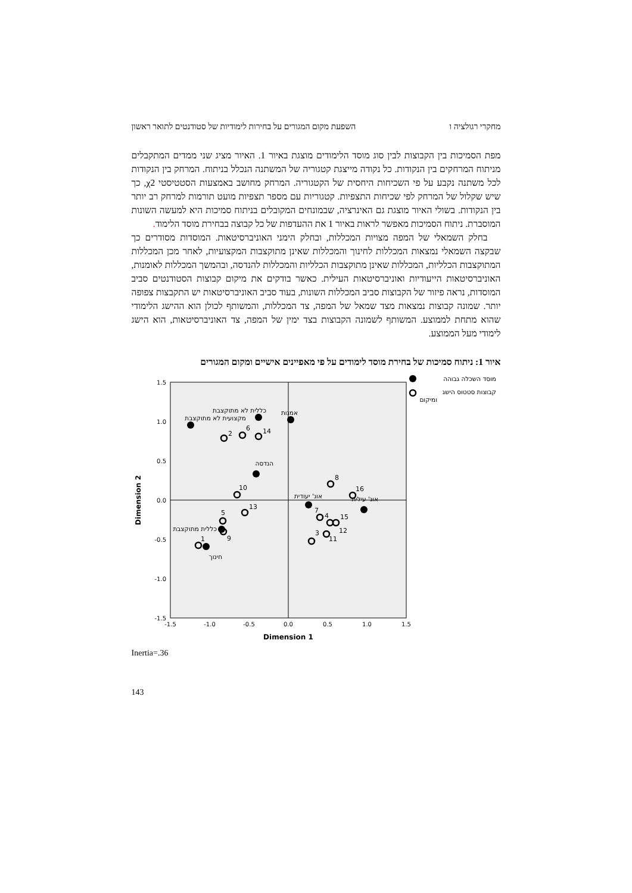מחקרי רגולציה ו השפעת מקום המגורים על בחירות לימודיות של סטודנטים לתואר ראשון
מפת הסמיכות בין הקבוצות לבין סוג מוסד הלימודים מוצגת באיור 1. האיור מציג שני ממדים המתקבלים מניתוח המרחקים בין הנקודות. כל נקודה מייצגת קטגוריה של המשתנה הנכלל בניתוח. המרחק בין הנקודות לכל משתנה נקבע על פי השכיחות היחסית של הקטגוריה. המרחק מחושב באמצעות הסטטיסטי χ2, כך שיש שקלול של המרחק לפי שכיחות התצפיות. קטגוריות עם מספר תצפיות מועט תורמות למרחק רב יותר בין הנקודות. בשולי האיור מוצגת גם האינרציה, שבמונחים המקובלים בניתוח סמיכות היא למעשה השונות המוסברת. ניתוח הסמיכות מאפשר לראות באיור 1 את ההעדפות של כל קבוצה בבחירת מוסד הלימוד.
בחלק השמאלי של המפה מצויות המכללות, ובחלק הימני האוניברסיטאות. המוסדות מסודרים כך שבקצה השמאלי נמצאות המכללות לחינוך והמכללות שאינן מתוקצבות המקצועיות, לאחר מכן המכללות המתוקצבות הכלליות, המכללות שאינן מתוקצבות הכלליות והמכללות להנדסה, ובהמשך המכללות לאומנות, האוניברסיטאות הייעודיות ואוניברסיטאות העילית. כאשר בודקים את מיקום קבוצות הסטודנטים סביב המוסדות, נראה פיזור של הקבוצות סביב המכללות השונות, בעוד סביב האוניברסיטאות יש התקבצות צפופה יותר. שמונה קבוצות נמצאות מצד שמאל של המפה, צד המכללות, והמשותף לכולן הוא ההישג הלימודי שהוא מתחת לממוצע. המשותף לשמונה הקבוצות בצד ימין של המפה, צד האוניברסיטאות, הוא הישג לימודי מעל הממוצע.
איור 1: ניתוח סמיכות של בחירת מוסד לימודים על פי מאפיינים אישיים ומקום המגורים
1.5
1.0
0.5
0.0
-0.5
-1.0
-1.5
-1.5
-1.0
-0.5
0.0
0.5
1.0
1.5
Dimension 1
Dimension 2
2
6
14
10
13
5
9
1
8
16
7
4
15
12
3
11
כללית לא מתוקצבת
מקצועית לא מתוקצבת
אמנות
הנדסה
אונ' יעודית
אונ' עילית
כללית מתוקצבת
חינוך
מוסד השכלה גבוהה
קבוצות סטטוס הישג
ומיקום
Inertia=.36
143